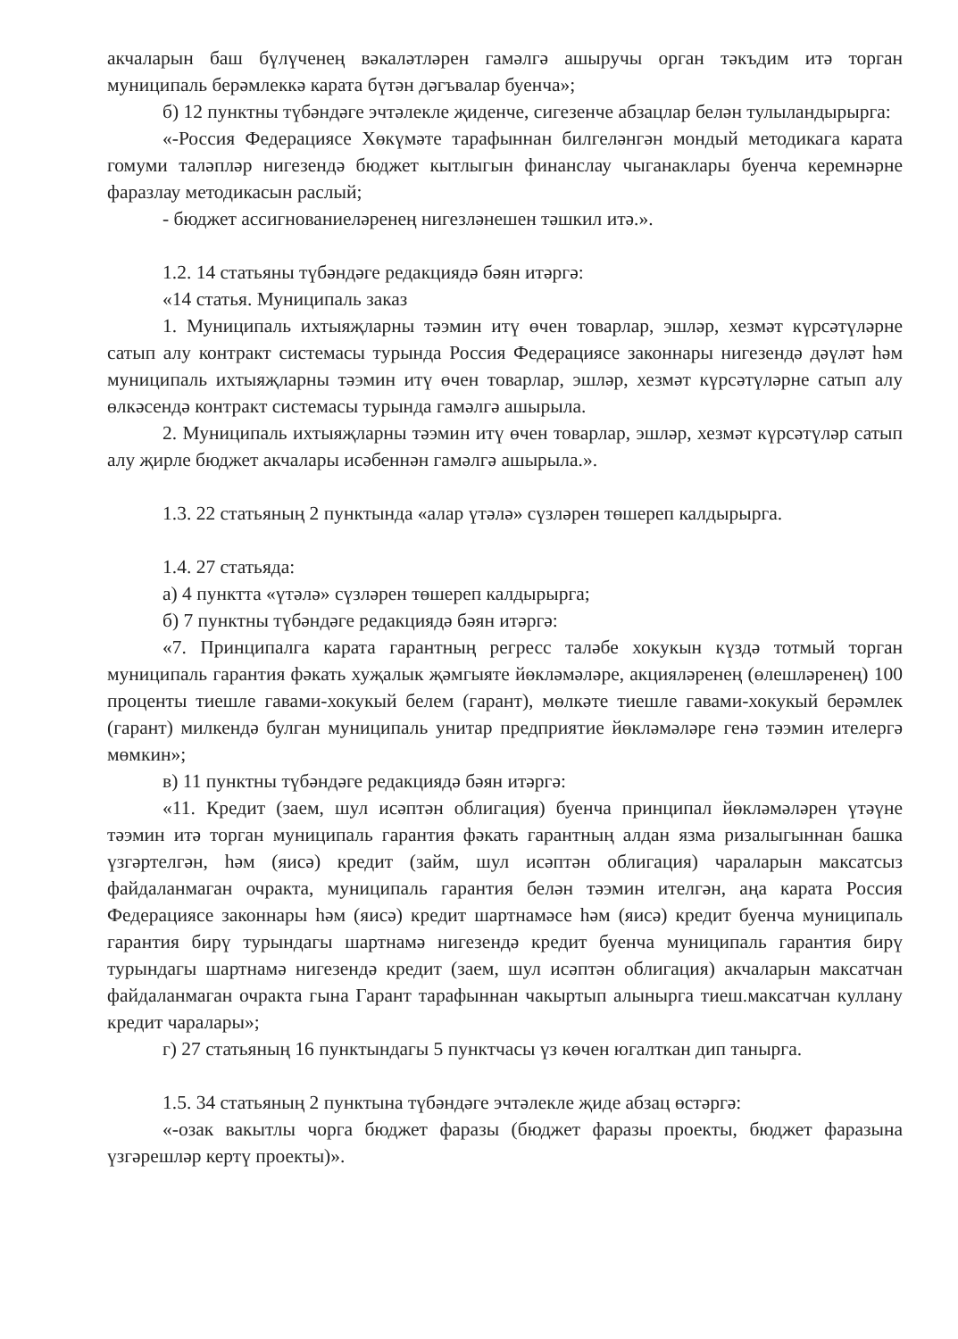акчаларын баш бүлүченең вәкаләтләрен гамәлгә ашыручы орган тәкъдим итә торган муниципаль берәмлеккә карата бүтән дәгъвалар буенча»;
б) 12 пунктны түбәндәге эчтәлекле җиденче, сигезенче абзацлар белән тулыландырырга:
«-Россия Федерациясе Хөкүмәте тарафыннан билгеләнгән мондый методикага карата гомуми таләпләр нигезендә бюджет кытлыгын финанслау чыганаклары буенча керемнәрне фаразлау методикасын раслый;
- бюджет ассигнованиеләренең нигезләнешен тәшкил итә.».
1.2. 14 статьяны түбәндәге редакциядә бәян итәргә:
«14 статья. Муниципаль заказ
1. Муниципаль ихтыяҗларны тәэмин итү өчен товарлар, эшләр, хезмәт күрсәтүләрне сатып алу контракт системасы турында Россия Федерациясе законнары нигезендә дәүләт һәм муниципаль ихтыяҗларны тәэмин итү өчен товарлар, эшләр, хезмәт күрсәтүләрне сатып алу өлкәсендә контракт системасы турында гамәлгә ашырыла.
2. Муниципаль ихтыяҗларны тәэмин итү өчен товарлар, эшләр, хезмәт күрсәтүләр сатып алу җирле бюджет акчалары исәбеннән гамәлгә ашырыла.».
1.3. 22 статьяның 2 пунктында «алар үтәлә» сүзләрен төшереп калдырырга.
1.4. 27 статьяда:
а) 4 пунктта «үтәлә» сүзләрен төшереп калдырырга;
б) 7 пунктны түбәндәге редакциядә бәян итәргә:
«7. Принципалга карата гарантның регресс таләбе хокукын күздә тотмый торган муниципаль гарантия фәкать хуҗалык җәмгыяте йөкләмәләре, акцияләренең (өлешләренең) 100 проценты тиешле гавами-хокукый белем (гарант), мөлкәте тиешле гавами-хокукый берәмлек (гарант) милкендә булган муниципаль унитар предприятие йөкләмәләре генә тәэмин ителергә мөмкин»;
в) 11 пунктны түбәндәге редакциядә бәян итәргә:
«11. Кредит (заем, шул исәптән облигация) буенча принципал йөкләмәләрен үтәүне тәэмин итә торган муниципаль гарантия фәкать гарантның алдан язма ризалыгыннан башка үзгәртелгән, һәм (яисә) кредит (займ, шул исәптән облигация) чараларын максатсыз файдаланмаган очракта, муниципаль гарантия белән тәэмин ителгән, аңа карата Россия Федерациясе законнары һәм (яисә) кредит шартнамәсе һәм (яисә) кредит буенча муниципаль гарантия бирү турындагы шартнамә нигезендә кредит буенча муниципаль гарантия бирү турындагы шартнамә нигезендә кредит (заем, шул исәптән облигация) акчаларын максатчан файдаланмаган очракта гына Гарант тарафыннан чакыртып алынырга тиеш.максатчан куллану кредит чаралары»;
г) 27 статьяның 16 пунктындагы 5 пунктчасы үз көчен югалткан дип танырга.
1.5. 34 статьяның 2 пунктына түбәндәге эчтәлекле җиде абзац өстәргә:
«-озак вакытлы чорга бюджет фаразы (бюджет фаразы проекты, бюджет фаразына үзгәрешләр кертү проекты)».